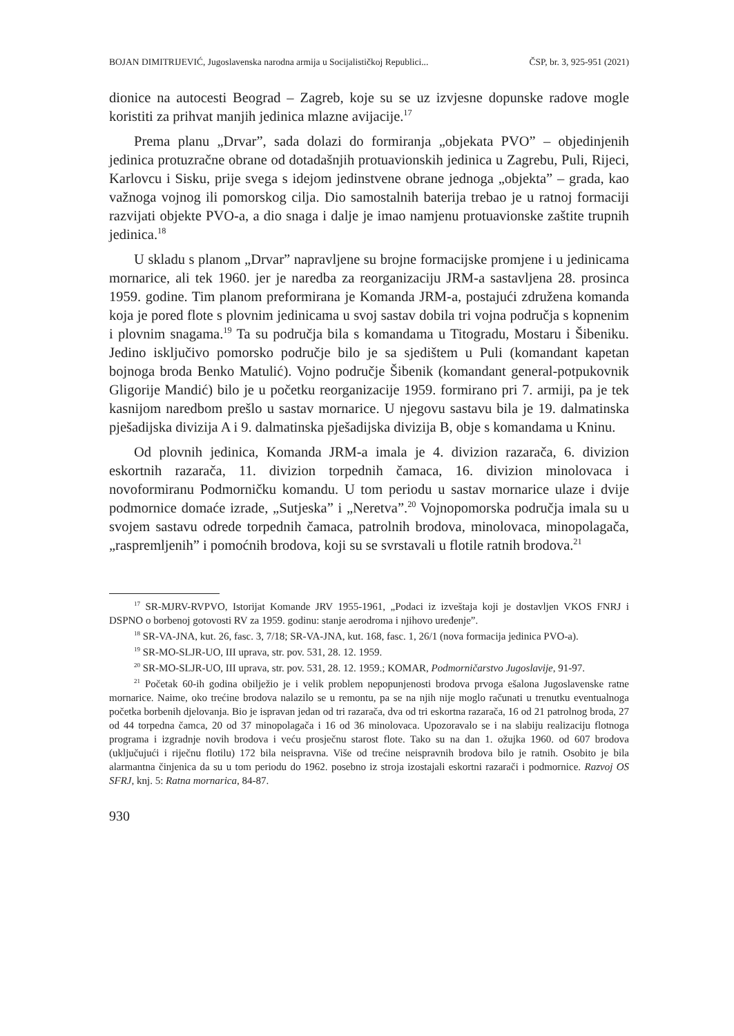BOJAN DIMITRIJEVIĆ, Jugoslavenska narodna armija u Socijalističkoj Republici... ČSP, br. 3, 925-951 (2021)
dionice na autocesti Beograd – Zagreb, koje su se uz izvjesne dopunske radove mogle koristiti za prihvat manjih jedinica mlazne avijacije.<sup>17</sup>
Prema planu „Drvar”, sada dolazi do formiranja „objekata PVO” – objedinjenih jedinica protuzračne obrane od dotadašnjih protuavionskih jedinica u Zagrebu, Puli, Rijeci, Karlovcu i Sisku, prije svega s idejom jedinstvene obrane jednoga „objekta” – grada, kao važnoga vojnog ili pomorskog cilja. Dio samostalnih baterija trebao je u ratnoj formaciji razvijati objekte PVO-a, a dio snaga i dalje je imao namjenu protuavionske zaštite trupnih jedinica.<sup>18</sup>
U skladu s planom „Drvar” napravljene su brojne formacijske promjene i u jedinicama mornarice, ali tek 1960. jer je naredba za reorganizaciju JRM-a sastavljena 28. prosinca 1959. godine. Tim planom preformirana je Komanda JRM-a, postajući združena komanda koja je pored flote s plovnim jedinicama u svoj sastav dobila tri vojna područja s kopnenim i plovnim snagama.<sup>19</sup> Ta su područja bila s komandama u Titogradu, Mostaru i Šibeniku. Jedino isključivo pomorsko područje bilo je sa sjedištem u Puli (komandant kapetan bojnoga broda Benko Matulić). Vojno područje Šibenik (komandant general-potpukovnik Gligorije Mandić) bilo je u početku reorganizacije 1959. formirano pri 7. armiji, pa je tek kasnijom naredbom prešlo u sastav mornarice. U njegovu sastavu bila je 19. dalmatinska pješadijska divizija A i 9. dalmatinska pješadijska divizija B, obje s komandama u Kninu.
Od plovnih jedinica, Komanda JRM-a imala je 4. divizion razarača, 6. divizion eskortnih razarača, 11. divizion torpednih čamaca, 16. divizion minolovaca i novoformiranu Podmorničku komandu. U tom periodu u sastav mornarice ulaze i dvije podmornice domaće izrade, „Sutjeska” i „Neretva”.<sup>20</sup> Vojnopomorska područja imala su u svojem sastavu odrede torpednih čamaca, patrolnih brodova, minolovaca, minopolagača, „raspremljenih” i pomoćnih brodova, koji su se svrstavali u flotile ratnih brodova.<sup>21</sup>
<sup>17</sup> SR-MJRV-RVPVO, Istorijat Komande JRV 1955-1961, „Podaci iz izveštaja koji je dostavljen VKOS FNRJ i DSPNO o borbenoj gotovosti RV za 1959. godinu: stanje aerodroma i njihovo uređenje”.
<sup>18</sup> SR-VA-JNA, kut. 26, fasc. 3, 7/18; SR-VA-JNA, kut. 168, fasc. 1, 26/1 (nova formacija jedinica PVO-a).
<sup>19</sup> SR-MO-SLJR-UO, III uprava, str. pov. 531, 28. 12. 1959.
<sup>20</sup> SR-MO-SLJR-UO, III uprava, str. pov. 531, 28. 12. 1959.; KOMAR, Podmorničarstvo Jugoslavije, 91-97.
<sup>21</sup> Početak 60-ih godina obilježio je i velik problem nepopunjenosti brodova prvoga ešalona Jugoslavenske ratne mornarice. Naime, oko trećine brodova nalazilo se u remontu, pa se na njih nije moglo računati u trenutku eventualnoga početka borbenih djelovanja. Bio je ispravan jedan od tri razarača, dva od tri eskortna razarača, 16 od 21 patrolnog broda, 27 od 44 torpedna čamca, 20 od 37 minopolagača i 16 od 36 minolovaca. Upozoravalo se i na slabiju realizaciju flotnoga programa i izgradnje novih brodova i veću prosječnu starost flote. Tako su na dan 1. ožujka 1960. od 607 brodova (uključujući i riječnu flotilu) 172 bila neispravna. Više od trećine neispravnih brodova bilo je ratnih. Osobito je bila alarmantna činjenica da su u tom periodu do 1962. posebno iz stroja izostajali eskortni razarači i podmornice. Razvoj OS SFRJ, knj. 5: Ratna mornarica, 84-87.
930